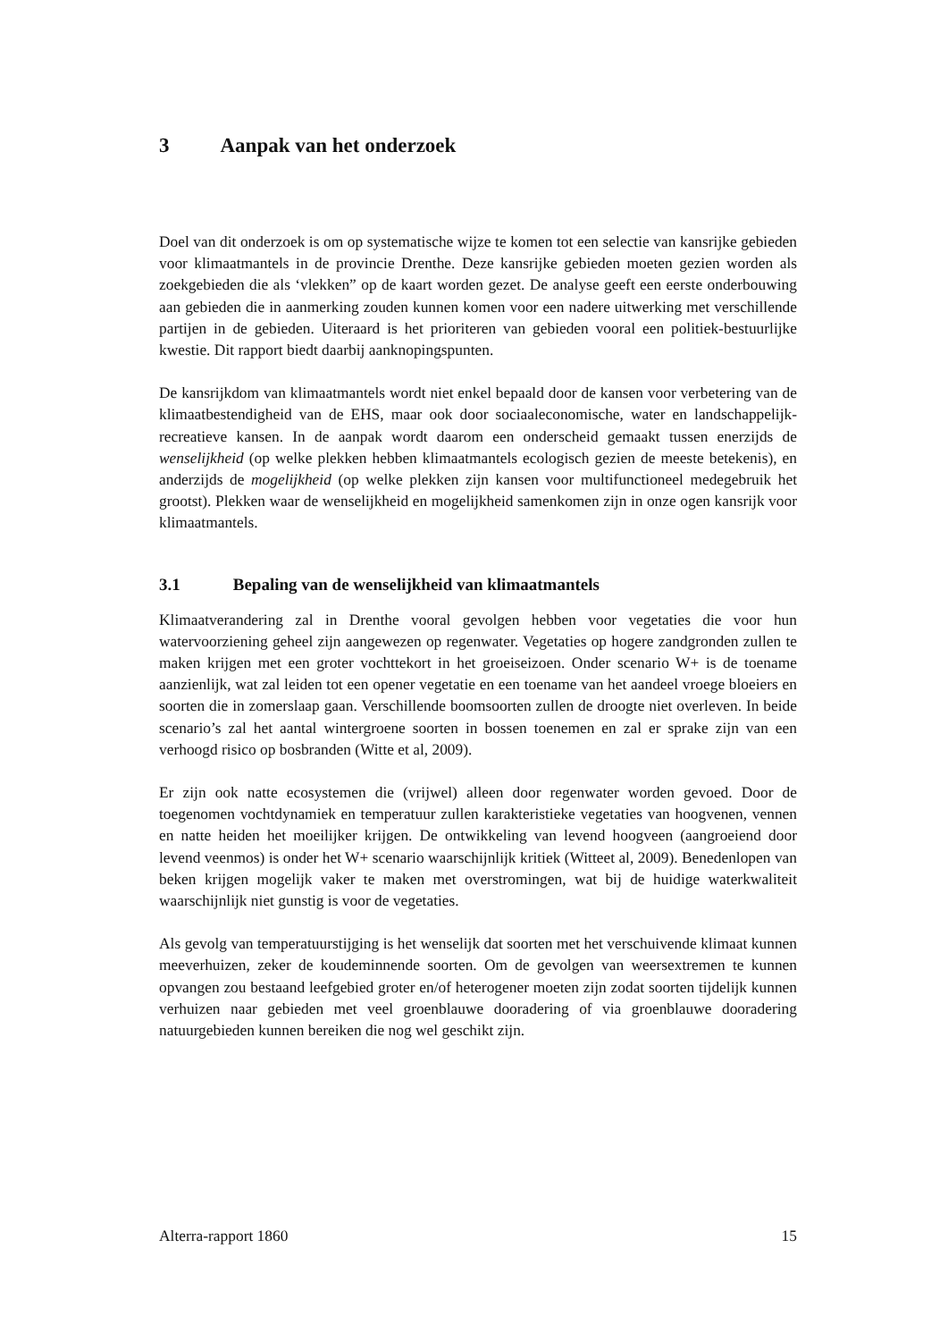3 Aanpak van het onderzoek
Doel van dit onderzoek is om op systematische wijze te komen tot een selectie van kansrijke gebieden voor klimaatmantels in de provincie Drenthe. Deze kansrijke gebieden moeten gezien worden als zoekgebieden die als ‘vlekken” op de kaart worden gezet. De analyse geeft een eerste onderbouwing aan gebieden die in aanmerking zouden kunnen komen voor een nadere uitwerking met verschillende partijen in de gebieden. Uiteraard is het prioriteren van gebieden vooral een politiek-bestuurlijke kwestie. Dit rapport biedt daarbij aanknopingspunten.
De kansrijkdom van klimaatmantels wordt niet enkel bepaald door de kansen voor verbetering van de klimaatbestendigheid van de EHS, maar ook door sociaaleconomische, water en landschappelijk-recreatieve kansen. In de aanpak wordt daarom een onderscheid gemaakt tussen enerzijds de wenselijkheid (op welke plekken hebben klimaatmantels ecologisch gezien de meeste betekenis), en anderzijds de mogelijkheid (op welke plekken zijn kansen voor multifunctioneel medegebruik het grootst). Plekken waar de wenselijkheid en mogelijkheid samenkomen zijn in onze ogen kansrijk voor klimaatmantels.
3.1 Bepaling van de wenselijkheid van klimaatmantels
Klimaatverandering zal in Drenthe vooral gevolgen hebben voor vegetaties die voor hun watervoorziening geheel zijn aangewezen op regenwater. Vegetaties op hogere zandgronden zullen te maken krijgen met een groter vochttekort in het groeiseizoen. Onder scenario W+ is de toename aanzienlijk, wat zal leiden tot een opener vegetatie en een toename van het aandeel vroege bloeiers en soorten die in zomerslaap gaan. Verschillende boomsoorten zullen de droogte niet overleven. In beide scenario’s zal het aantal wintergroene soorten in bossen toenemen en zal er sprake zijn van een verhoogd risico op bosbranden (Witte et al, 2009).
Er zijn ook natte ecosystemen die (vrijwel) alleen door regenwater worden gevoed. Door de toegenomen vochtdynamiek en temperatuur zullen karakteristieke vegetaties van hoogvenen, vennen en natte heiden het moeilijker krijgen. De ontwikkeling van levend hoogveen (aangroeiend door levend veenmos) is onder het W+ scenario waarschijnlijk kritiek (Witteet al, 2009). Benedenlopen van beken krijgen mogelijk vaker te maken met overstromingen, wat bij de huidige waterkwaliteit waarschijnlijk niet gunstig is voor de vegetaties.
Als gevolg van temperatuurstijging is het wenselijk dat soorten met het verschuivende klimaat kunnen meeverhuizen, zeker de koudeminnende soorten. Om de gevolgen van weersextremen te kunnen opvangen zou bestaand leefgebied groter en/of heterogener moeten zijn zodat soorten tijdelijk kunnen verhuizen naar gebieden met veel groenblauwe dooradering of via groenblauwe dooradering natuurgebieden kunnen bereiken die nog wel geschikt zijn.
Alterra-rapport 1860 15